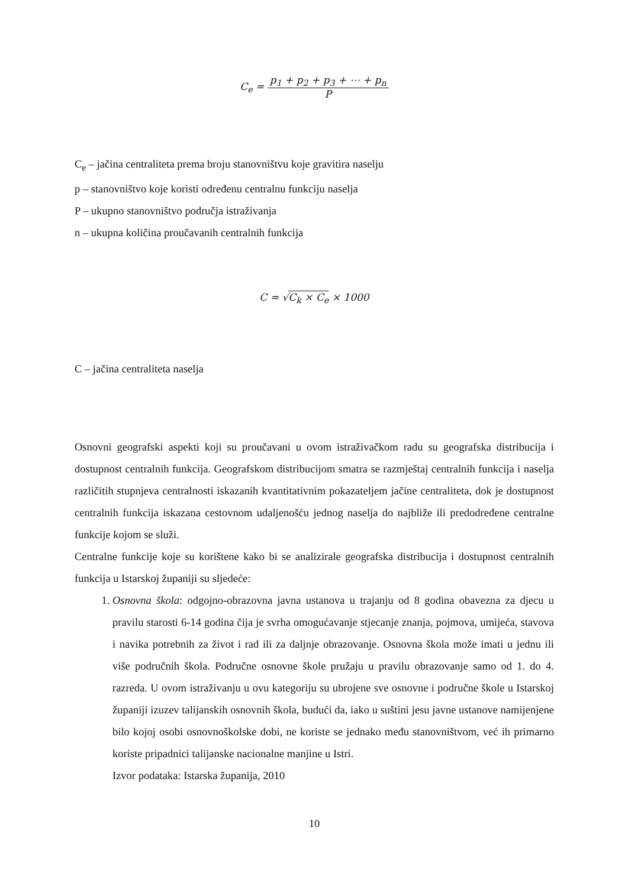C<sub>e</sub> = p<sub>1</sub> + p<sub>2</sub> + p<sub>3</sub> + ⋯ + p<sub>n</sub> P
C<sub>e</sub> – jačina centraliteta prema broju stanovništvu koje gravitira naselju
p – stanovništvo koje koristi određenu centralnu funkciju naselja
P – ukupno stanovništvo područja istraživanja
n – ukupna količina proučavanih centralnih funkcija
C = √C<sub>k</sub> × C<sub>e</sub> × 1000
C – jačina centraliteta naselja
Osnovni geografski aspekti koji su proučavani u ovom istraživačkom radu su geografska distribucija i dostupnost centralnih funkcija. Geografskom distribucijom smatra se razmještaj centralnih funkcija i naselja različitih stupnjeva centralnosti iskazanih kvantitativnim pokazateljem jačine centraliteta, dok je dostupnost centralnih funkcija iskazana cestovnom udaljenošću jednog naselja do najbliže ili predodređene centralne funkcije kojom se služi.
Centralne funkcije koje su korištene kako bi se analizirale geografska distribucija i dostupnost centralnih funkcija u Istarskoj županiji su sljedeće:
1. Osnovna škola: odgojno-obrazovna javna ustanova u trajanju od 8 godina obavezna za djecu u pravilu starosti 6-14 godina čija je svrha omogućavanje stjecanje znanja, pojmova, umijeća, stavova i navika potrebnih za život i rad ili za daljnje obrazovanje. Osnovna škola može imati u jednu ili više područnih škola. Područne osnovne škole pružaju u pravilu obrazovanje samo od 1. do 4. razreda. U ovom istraživanju u ovu kategoriju su ubrojene sve osnovne i područne škole u Istarskoj županiji izuzev talijanskih osnovnih škola, budući da, iako u suštini jesu javne ustanove namijenjene bilo kojoj osobi osnovnoškolske dobi, ne koriste se jednako među stanovništvom, već ih primarno koriste pripadnici talijanske nacionalne manjine u Istri.
Izvor podataka: Istarska županija, 2010
10